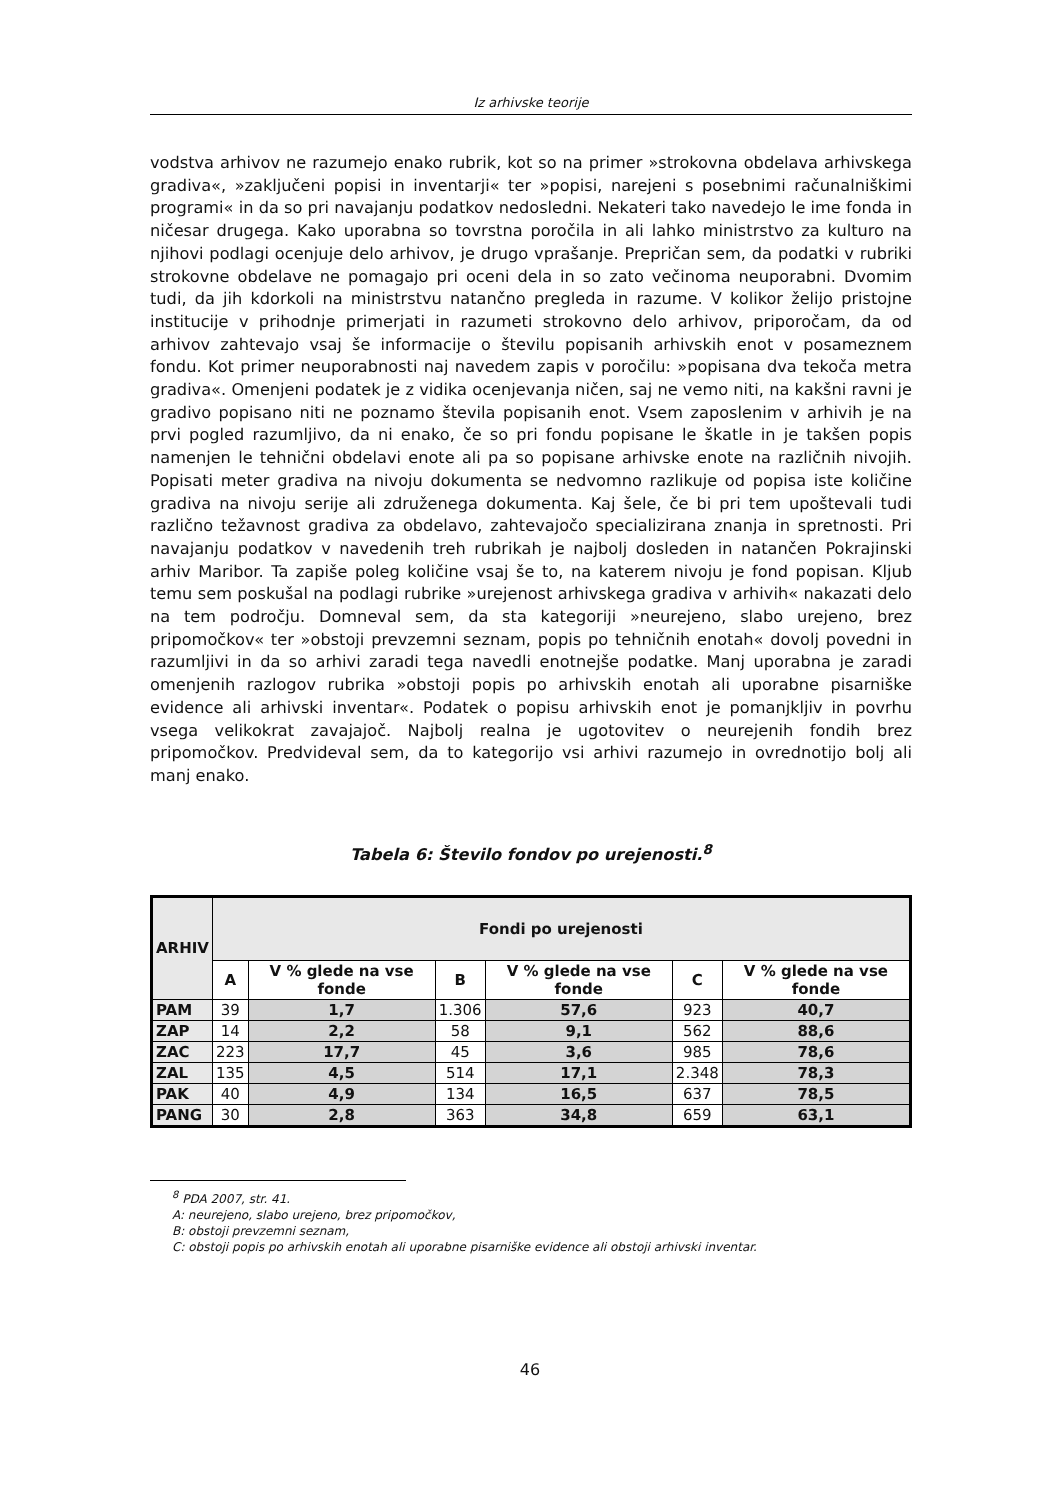Iz arhivske teorije
vodstva arhivov ne razumejo enako rubrik, kot so na primer »strokovna obdelava arhivskega gradiva«, »zaključeni popisi in inventarji« ter »popisi, narejeni s posebnimi računalniškimi programi« in da so pri navajanju podatkov nedosledni. Nekateri tako navedejo le ime fonda in ničesar drugega. Kako uporabna so tovrstna poročila in ali lahko ministrstvo za kulturo na njihovi podlagi ocenjuje delo arhivov, je drugo vprašanje. Prepričan sem, da podatki v rubriki strokovne obdelave ne pomagajo pri oceni dela in so zato večinoma neuporabni. Dvomim tudi, da jih kdorkoli na ministrstvu natančno pregleda in razume. V kolikor želijo pristojne institucije v prihodnje primerjati in razumeti strokovno delo arhivov, priporočam, da od arhivov zahtevajo vsaj še informacije o številu popisanih arhivskih enot v posameznem fondu. Kot primer neuporabnosti naj navedem zapis v poročilu: »popisana dva tekoča metra gradiva«. Omenjeni podatek je z vidika ocenjevanja ničen, saj ne vemo niti, na kakšni ravni je gradivo popisano niti ne poznamo števila popisanih enot. Vsem zaposlenim v arhivih je na prvi pogled razumljivo, da ni enako, če so pri fondu popisane le škatle in je takšen popis namenjen le tehnični obdelavi enote ali pa so popisane arhivske enote na različnih nivojih. Popisati meter gradiva na nivoju dokumenta se nedvomno razlikuje od popisa iste količine gradiva na nivoju serije ali združenega dokumenta. Kaj šele, če bi pri tem upoštevali tudi različno težavnost gradiva za obdelavo, zahtevajočo specializirana znanja in spretnosti. Pri navajanju podatkov v navedenih treh rubrikah je najbolj dosleden in natančen Pokrajinski arhiv Maribor. Ta zapiše poleg količine vsaj še to, na katerem nivoju je fond popisan. Kljub temu sem poskušal na podlagi rubrike »urejenost arhivskega gradiva v arhivih« nakazati delo na tem področju. Domneval sem, da sta kategoriji »neurejeno, slabo urejeno, brez pripomočkov« ter »obstoji prevzemni seznam, popis po tehničnih enotah« dovolj povedni in razumljivi in da so arhivi zaradi tega navedli enotnejše podatke. Manj uporabna je zaradi omenjenih razlogov rubrika »obstoji popis po arhivskih enotah ali uporabne pisarniške evidence ali arhivski inventar«. Podatek o popisu arhivskih enot je pomanjkljiv in povrhu vsega velikokrat zavajajoč. Najbolj realna je ugotovitev o neurejenih fondih brez pripomočkov. Predvideval sem, da to kategorijo vsi arhivi razumejo in ovrednotijo bolj ali manj enako.
Tabela 6: Število fondov po urejenosti.<sup>8</sup>
| ARHIV | Fondi po urejenosti | | | | | |
| --- | --- | --- | --- | --- | --- | --- |
| | A | V % glede na vse fonde | B | V % glede na vse fonde | C | V % glede na vse fonde |
| PAM | 39 | 1,7 | 1.306 | 57,6 | 923 | 40,7 |
| ZAP | 14 | 2,2 | 58 | 9,1 | 562 | 88,6 |
| ZAC | 223 | 17,7 | 45 | 3,6 | 985 | 78,6 |
| ZAL | 135 | 4,5 | 514 | 17,1 | 2.348 | 78,3 |
| PAK | 40 | 4,9 | 134 | 16,5 | 637 | 78,5 |
| PANG | 30 | 2,8 | 363 | 34,8 | 659 | 63,1 |
<sup>8</sup> PDA 2007, str. 41.
A: neurejeno, slabo urejeno, brez pripomočkov,
B: obstoji prevzemni seznam,
C: obstoji popis po arhivskih enotah ali uporabne pisarniške evidence ali obstoji arhivski inventar.
46